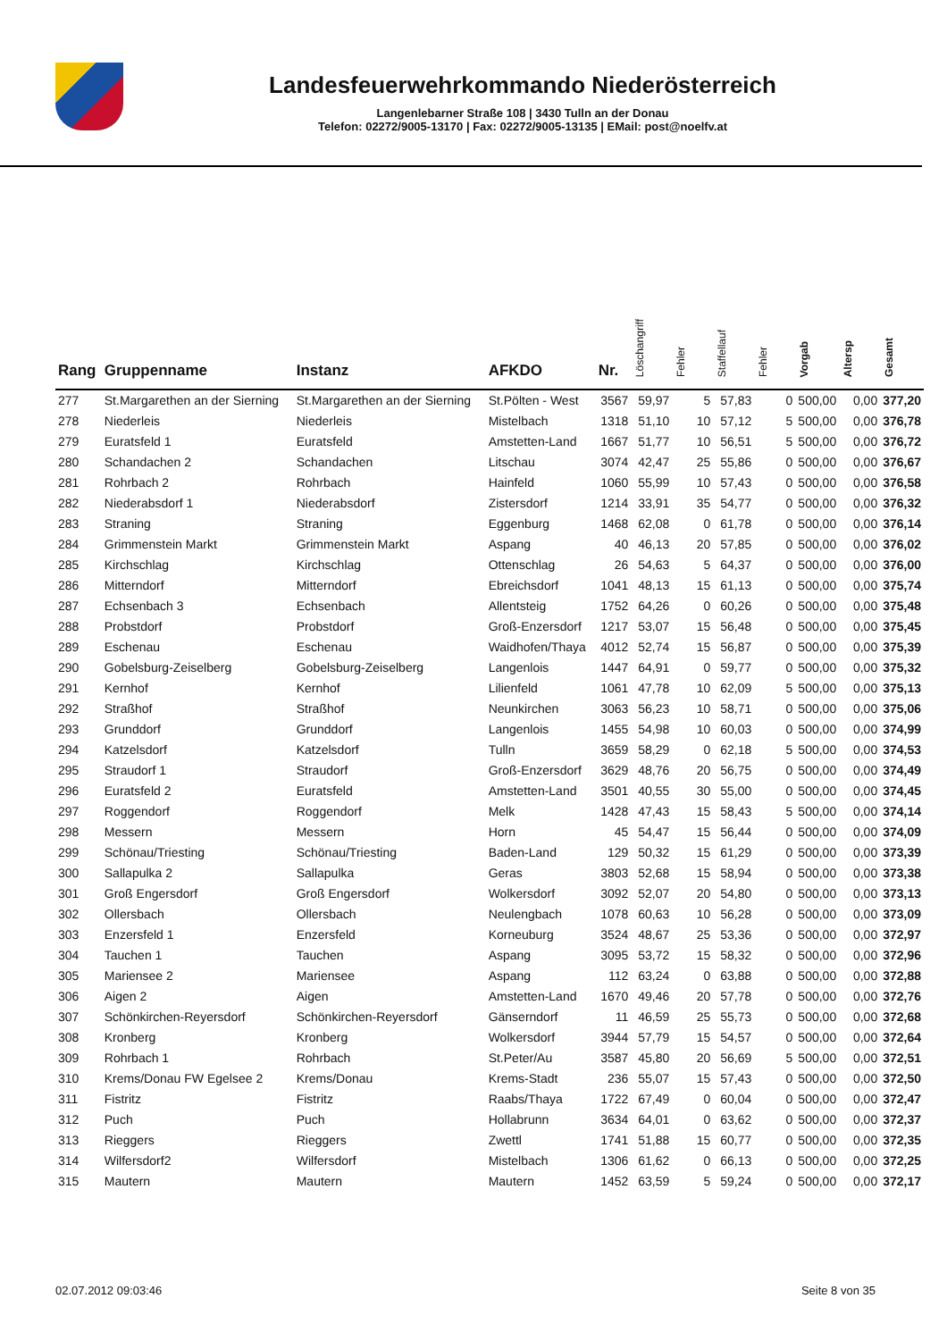Landesfeuerwehrkommando Niederösterreich
Langenlebarner Straße 108 | 3430 Tulln an der Donau
Telefon: 02272/9005-13170 | Fax: 02272/9005-13135 | EMail: post@noelfv.at
| Rang | Gruppenname | Instanz | AFKDO | Nr. | Löschangriff | Fehler | Staffellauf | Fehler | Vorgab | Altersp | Gesamt |
| --- | --- | --- | --- | --- | --- | --- | --- | --- | --- | --- | --- |
| 277 | St.Margarethen an der Sierning | St.Margarethen an der Sierning | St.Pölten - West | 3567 | 59,97 | 5 | 57,83 | 0 | 500,00 | 0,00 | 377,20 |
| 278 | Niederleis | Niederleis | Mistelbach | 1318 | 51,10 | 10 | 57,12 | 5 | 500,00 | 0,00 | 376,78 |
| 279 | Euratsfeld 1 | Euratsfeld | Amstetten-Land | 1667 | 51,77 | 10 | 56,51 | 5 | 500,00 | 0,00 | 376,72 |
| 280 | Schandachen 2 | Schandachen | Litschau | 3074 | 42,47 | 25 | 55,86 | 0 | 500,00 | 0,00 | 376,67 |
| 281 | Rohrbach 2 | Rohrbach | Hainfeld | 1060 | 55,99 | 10 | 57,43 | 0 | 500,00 | 0,00 | 376,58 |
| 282 | Niederabsdorf 1 | Niederabsdorf | Zistersdorf | 1214 | 33,91 | 35 | 54,77 | 0 | 500,00 | 0,00 | 376,32 |
| 283 | Straning | Straning | Eggenburg | 1468 | 62,08 | 0 | 61,78 | 0 | 500,00 | 0,00 | 376,14 |
| 284 | Grimmenstein Markt | Grimmenstein Markt | Aspang | 40 | 46,13 | 20 | 57,85 | 0 | 500,00 | 0,00 | 376,02 |
| 285 | Kirchschlag | Kirchschlag | Ottenschlag | 26 | 54,63 | 5 | 64,37 | 0 | 500,00 | 0,00 | 376,00 |
| 286 | Mitterndorf | Mitterndorf | Ebreichsdorf | 1041 | 48,13 | 15 | 61,13 | 0 | 500,00 | 0,00 | 375,74 |
| 287 | Echsenbach 3 | Echsenbach | Allentsteig | 1752 | 64,26 | 0 | 60,26 | 0 | 500,00 | 0,00 | 375,48 |
| 288 | Probstdorf | Probstdorf | Groß-Enzersdorf | 1217 | 53,07 | 15 | 56,48 | 0 | 500,00 | 0,00 | 375,45 |
| 289 | Eschenau | Eschenau | Waidhofen/Thaya | 4012 | 52,74 | 15 | 56,87 | 0 | 500,00 | 0,00 | 375,39 |
| 290 | Gobelsburg-Zeiselberg | Gobelsburg-Zeiselberg | Langenlois | 1447 | 64,91 | 0 | 59,77 | 0 | 500,00 | 0,00 | 375,32 |
| 291 | Kernhof | Kernhof | Lilienfeld | 1061 | 47,78 | 10 | 62,09 | 5 | 500,00 | 0,00 | 375,13 |
| 292 | Straßhof | Straßhof | Neunkirchen | 3063 | 56,23 | 10 | 58,71 | 0 | 500,00 | 0,00 | 375,06 |
| 293 | Grunddorf | Grunddorf | Langenlois | 1455 | 54,98 | 10 | 60,03 | 0 | 500,00 | 0,00 | 374,99 |
| 294 | Katzelsdorf | Katzelsdorf | Tulln | 3659 | 58,29 | 0 | 62,18 | 5 | 500,00 | 0,00 | 374,53 |
| 295 | Straudorf 1 | Straudorf | Groß-Enzersdorf | 3629 | 48,76 | 20 | 56,75 | 0 | 500,00 | 0,00 | 374,49 |
| 296 | Euratsfeld 2 | Euratsfeld | Amstetten-Land | 3501 | 40,55 | 30 | 55,00 | 0 | 500,00 | 0,00 | 374,45 |
| 297 | Roggendorf | Roggendorf | Melk | 1428 | 47,43 | 15 | 58,43 | 5 | 500,00 | 0,00 | 374,14 |
| 298 | Messern | Messern | Horn | 45 | 54,47 | 15 | 56,44 | 0 | 500,00 | 0,00 | 374,09 |
| 299 | Schönau/Triesting | Schönau/Triesting | Baden-Land | 129 | 50,32 | 15 | 61,29 | 0 | 500,00 | 0,00 | 373,39 |
| 300 | Sallapulka 2 | Sallapulka | Geras | 3803 | 52,68 | 15 | 58,94 | 0 | 500,00 | 0,00 | 373,38 |
| 301 | Groß Engersdorf | Groß Engersdorf | Wolkersdorf | 3092 | 52,07 | 20 | 54,80 | 0 | 500,00 | 0,00 | 373,13 |
| 302 | Ollersbach | Ollersbach | Neulengbach | 1078 | 60,63 | 10 | 56,28 | 0 | 500,00 | 0,00 | 373,09 |
| 303 | Enzersfeld 1 | Enzersfeld | Korneuburg | 3524 | 48,67 | 25 | 53,36 | 0 | 500,00 | 0,00 | 372,97 |
| 304 | Tauchen 1 | Tauchen | Aspang | 3095 | 53,72 | 15 | 58,32 | 0 | 500,00 | 0,00 | 372,96 |
| 305 | Mariensee 2 | Mariensee | Aspang | 112 | 63,24 | 0 | 63,88 | 0 | 500,00 | 0,00 | 372,88 |
| 306 | Aigen 2 | Aigen | Amstetten-Land | 1670 | 49,46 | 20 | 57,78 | 0 | 500,00 | 0,00 | 372,76 |
| 307 | Schönkirchen-Reyersdorf | Schönkirchen-Reyersdorf | Gänserndorf | 11 | 46,59 | 25 | 55,73 | 0 | 500,00 | 0,00 | 372,68 |
| 308 | Kronberg | Kronberg | Wolkersdorf | 3944 | 57,79 | 15 | 54,57 | 0 | 500,00 | 0,00 | 372,64 |
| 309 | Rohrbach 1 | Rohrbach | St.Peter/Au | 3587 | 45,80 | 20 | 56,69 | 5 | 500,00 | 0,00 | 372,51 |
| 310 | Krems/Donau FW Egelsee 2 | Krems/Donau | Krems-Stadt | 236 | 55,07 | 15 | 57,43 | 0 | 500,00 | 0,00 | 372,50 |
| 311 | Fistritz | Fistritz | Raabs/Thaya | 1722 | 67,49 | 0 | 60,04 | 0 | 500,00 | 0,00 | 372,47 |
| 312 | Puch | Puch | Hollabrunn | 3634 | 64,01 | 0 | 63,62 | 0 | 500,00 | 0,00 | 372,37 |
| 313 | Rieggers | Rieggers | Zwettl | 1741 | 51,88 | 15 | 60,77 | 0 | 500,00 | 0,00 | 372,35 |
| 314 | Wilfersdorf2 | Wilfersdorf | Mistelbach | 1306 | 61,62 | 0 | 66,13 | 0 | 500,00 | 0,00 | 372,25 |
| 315 | Mautern | Mautern | Mautern | 1452 | 63,59 | 5 | 59,24 | 0 | 500,00 | 0,00 | 372,17 |
02.07.2012 09:03:46 Seite 8 von 35